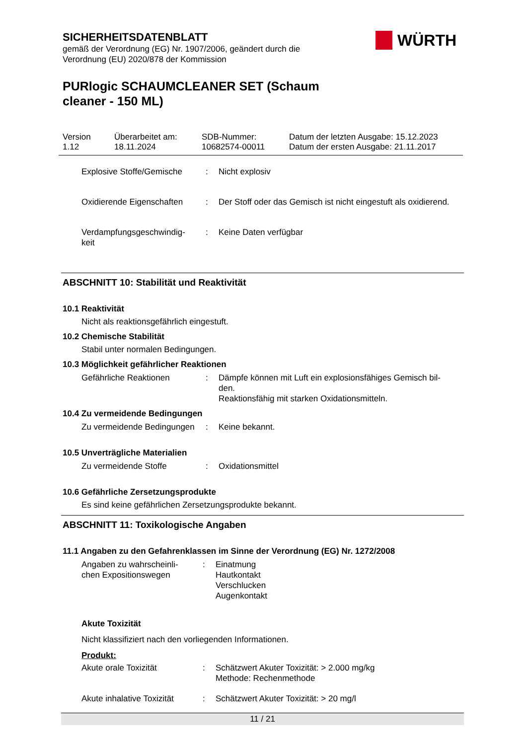SICHERHEITSDATENBLATT
gemäß der Verordnung (EG) Nr. 1907/2006, geändert durch die
Verordnung (EU) 2020/878 der Kommission
WÜRTH
PURlogic SCHAUMCLEANER SET (Schaum cleaner - 150 ML)
Version
1.12
Überarbeitet am:
18.11.2024
SDB-Nummer:
10682574-00011
Datum der letzten Ausgabe: 15.12.2023
Datum der ersten Ausgabe: 21.11.2017
Explosive Stoffe/Gemische
: Nicht explosiv
Oxidierende Eigenschaften
: Der Stoff oder das Gemisch ist nicht eingestuft als oxidierend.
Verdampfungsgeschwindig-
keit
: Keine Daten verfügbar
ABSCHNITT 10: Stabilität und Reaktivität
10.1 Reaktivität
Nicht als reaktionsgefährlich eingestuft.
10.2 Chemische Stabilität
Stabil unter normalen Bedingungen.
10.3 Möglichkeit gefährlicher Reaktionen
Gefährliche Reaktionen : Dämpfe können mit Luft ein explosionsfähiges Gemisch bil-
den.
Reaktionsfähig mit starken Oxidationsmitteln.
10.4 Zu vermeidende Bedingungen
Zu vermeidende Bedingungen
: Keine bekannt.
10.5 Unverträgliche Materialien
Zu vermeidende Stoffe : Oxidationsmittel
10.6 Gefährliche Zersetzungsprodukte
Es sind keine gefährlichen Zersetzungsprodukte bekannt.
ABSCHNITT 11: Toxikologische Angaben
11.1 Angaben zu den Gefahrenklassen im Sinne der Verordnung (EG) Nr. 1272/2008
Angaben zu wahrscheinli-
chen Expositionswegen
: Einatmung
Hautkontakt
Verschlucken
Augenkontakt
Akute Toxizität
Nicht klassifiziert nach den vorliegenden Informationen.
Produkt:
Akute orale Toxizität : Schätzwert Akuter Toxizität: > 2.000 mg/kg
Methode: Rechenmethode
Akute inhalative Toxizität
: Schätzwert Akuter Toxizität: > 20 mg/l
11 / 21